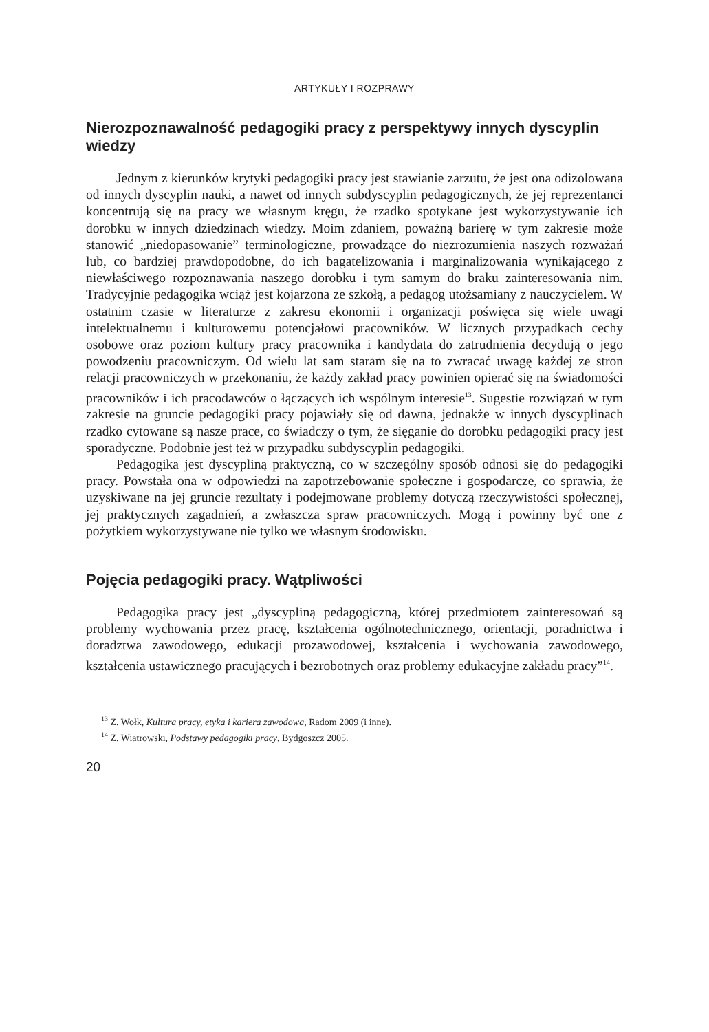ARTYKUŁY I ROZPRAWY
Nierozpoznawalność pedagogiki pracy z perspektywy innych dyscyplin wiedzy
Jednym z kierunków krytyki pedagogiki pracy jest stawianie zarzutu, że jest ona odizolowana od innych dyscyplin nauki, a nawet od innych subdyscyplin pedagogicznych, że jej reprezentanci koncentrują się na pracy we własnym kręgu, że rzadko spotykane jest wykorzystywanie ich dorobku w innych dziedzinach wiedzy. Moim zdaniem, poważną barierę w tym zakresie może stanowić „niedopasowanie” terminologiczne, prowadzące do niezrozumienia naszych rozważań lub, co bardziej prawdopodobne, do ich bagatelizowania i marginalizowania wynikającego z niewłaściwego rozpoznawania naszego dorobku i tym samym do braku zainteresowania nim. Tradycyjnie pedagogika wciąż jest kojarzona ze szkołą, a pedagog utożsamiany z nauczycielem. W ostatnim czasie w literaturze z zakresu ekonomii i organizacji poświęca się wiele uwagi intelektualnemu i kulturowemu potencjałowi pracowników. W licznych przypadkach cechy osobowe oraz poziom kultury pracy pracownika i kandydata do zatrudnienia decydują o jego powodzeniu pracowniczym. Od wielu lat sam staram się na to zwracać uwagę każdej ze stron relacji pracowniczych w przekonaniu, że każdy zakład pracy powinien opierać się na świadomości pracowników i ich pracodawców o łączących ich wspólnym interesie<sup>13</sup>. Sugestie rozwiązań w tym zakresie na gruncie pedagogiki pracy pojawiały się od dawna, jednakże w innych dyscyplinach rzadko cytowane są nasze prace, co świadczy o tym, że sięganie do dorobku pedagogiki pracy jest sporadyczne. Podobnie jest też w przypadku subdyscyplin pedagogiki.
Pedagogika jest dyscypliną praktyczną, co w szczególny sposób odnosi się do pedagogiki pracy. Powstała ona w odpowiedzi na zapotrzebowanie społeczne i gospodarcze, co sprawia, że uzyskiwane na jej gruncie rezultaty i podejmowane problemy dotyczą rzeczywistości społecznej, jej praktycznych zagadnień, a zwłaszcza spraw pracowniczych. Mogą i powinny być one z pożytkiem wykorzystywane nie tylko we własnym środowisku.
Pojęcia pedagogiki pracy. Wątpliwości
Pedagogika pracy jest „dyscypliną pedagogiczną, której przedmiotem zainteresowań są problemy wychowania przez pracę, kształcenia ogólnotechnicznego, orientacji, poradnictwa i doradztwa zawodowego, edukacji prozawodowej, kształcenia i wychowania zawodowego, kształcenia ustawicznego pracujących i bezrobotnych oraz problemy edukacyjne zakładu pracy”<sup>14</sup>.
<sup>13</sup> Z. Wołk, Kultura pracy, etyka i kariera zawodowa, Radom 2009 (i inne).
<sup>14</sup> Z. Wiatrowski, Podstawy pedagogiki pracy, Bydgoszcz 2005.
20